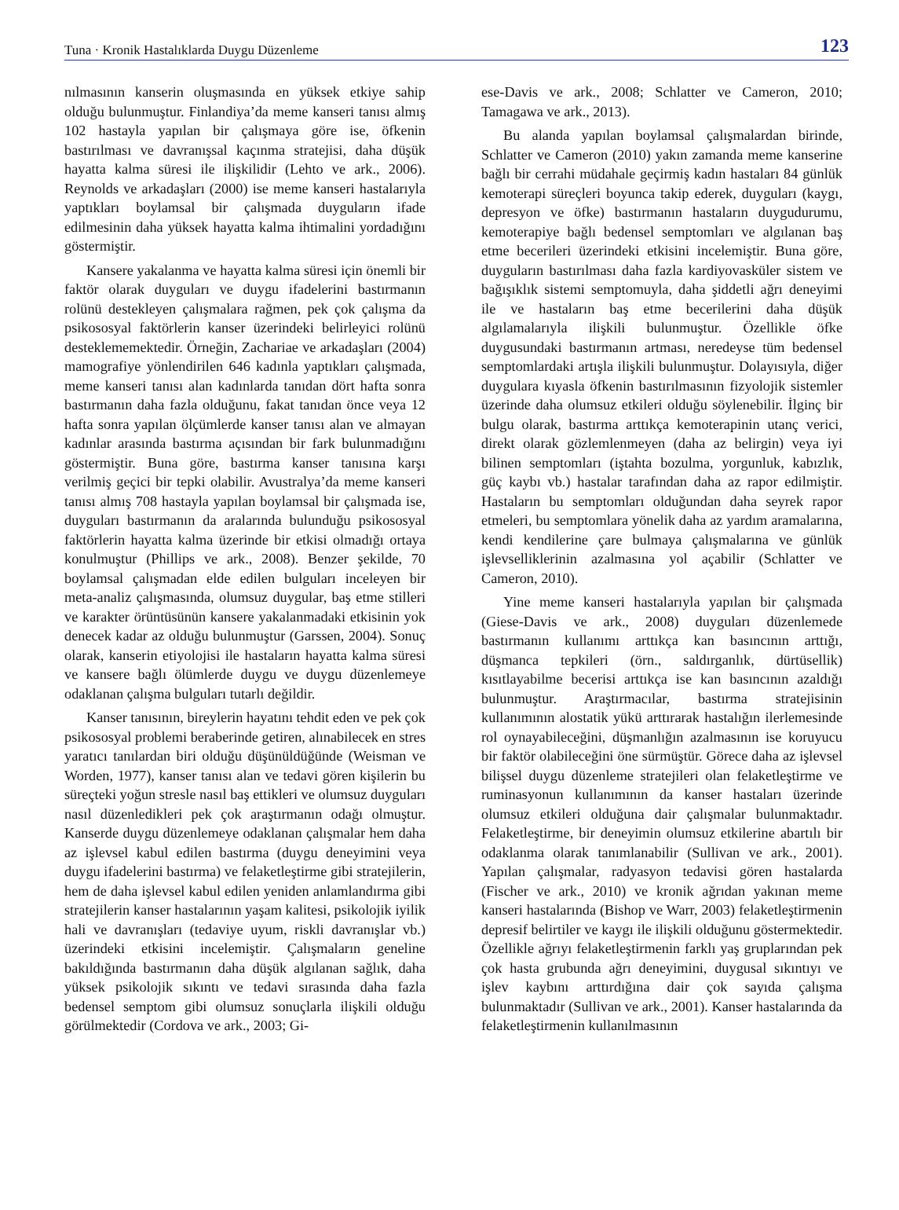Tuna · Kronik Hastalıklarda Duygu Düzenleme 123
nılmasının kanserin oluşmasında en yüksek etkiye sahip olduğu bulunmuştur. Finlandiya’da meme kanseri tanısı almış 102 hastayla yapılan bir çalışmaya göre ise, öfkenin bastırılması ve davranışsal kaçınma stratejisi, daha düşük hayatta kalma süresi ile ilişkilidir (Lehto ve ark., 2006). Reynolds ve arkadaşları (2000) ise meme kanseri hastalarıyla yaptıkları boylamsal bir çalışmada duyguların ifade edilmesinin daha yüksek hayatta kalma ihtimalini yordadığını göstermiştir.
Kansere yakalanma ve hayatta kalma süresi için önemli bir faktör olarak duyguları ve duygu ifadelerini bastırmanın rolünü destekleyen çalışmalara rağmen, pek çok çalışma da psikososyal faktörlerin kanser üzerindeki belirleyici rolünü desteklememektedir. Örneğin, Zachariae ve arkadaşları (2004) mamografiye yönlendirilen 646 kadınla yaptıkları çalışmada, meme kanseri tanısı alan kadınlarda tanıdan dört hafta sonra bastırmanın daha fazla olduğunu, fakat tanıdan önce veya 12 hafta sonra yapılan ölçümlerde kanser tanısı alan ve almayan kadınlar arasında bastırma açısından bir fark bulunmadığını göstermiştir. Buna göre, bastırma kanser tanısına karşı verilmiş geçici bir tepki olabilir. Avustralya’da meme kanseri tanısı almış 708 hastayla yapılan boylamsal bir çalışmada ise, duyguları bastırmanın da aralarında bulunduğu psikososyal faktörlerin hayatta kalma üzerinde bir etkisi olmadığı ortaya konulmuştur (Phillips ve ark., 2008). Benzer şekilde, 70 boylamsal çalışmadan elde edilen bulguları inceleyen bir meta-analiz çalışmasında, olumsuz duygular, baş etme stilleri ve karakter örüntüsünün kansere yakalanmadaki etkisinin yok denecek kadar az olduğu bulunmuştur (Garssen, 2004). Sonuç olarak, kanserin etiyolojisi ile hastaların hayatta kalma süresi ve kansere bağlı ölümlerde duygu ve duygu düzenlemeye odaklanan çalışma bulguları tutarlı değildir.
Kanser tanısının, bireylerin hayatını tehdit eden ve pek çok psikososyal problemi beraberinde getiren, alınabilecek en stres yaratıcı tanılardan biri olduğu düşünüldüğünde (Weisman ve Worden, 1977), kanser tanısı alan ve tedavi gören kişilerin bu süreçteki yoğun stresle nasıl baş ettikleri ve olumsuz duyguları nasıl düzenledikleri pek çok araştırmanın odağı olmuştur. Kanserde duygu düzenlemeye odaklanan çalışmalar hem daha az işlevsel kabul edilen bastırma (duygu deneyimini veya duygu ifadelerini bastırma) ve felaketleştirme gibi stratejilerin, hem de daha işlevsel kabul edilen yeniden anlamlandırma gibi stratejilerin kanser hastalarının yaşam kalitesi, psikolojik iyilik hali ve davranışları (tedaviye uyum, riskli davranışlar vb.) üzerindeki etkisini incelemiştir. Çalışmaların geneline bakıldığında bastırmanın daha düşük algılanan sağlık, daha yüksek psikolojik sıkıntı ve tedavi sırasında daha fazla bedensel semptom gibi olumsuz sonuçlarla ilişkili olduğu görülmektedir (Cordova ve ark., 2003; Gi-
ese-Davis ve ark., 2008; Schlatter ve Cameron, 2010; Tamagawa ve ark., 2013).
Bu alanda yapılan boylamsal çalışmalardan birinde, Schlatter ve Cameron (2010) yakın zamanda meme kanserine bağlı bir cerrahi müdahale geçirmiş kadın hastaları 84 günlük kemoterapi süreçleri boyunca takip ederek, duyguları (kaygı, depresyon ve öfke) bastırmanın hastaların duygudurumu, kemoterapiye bağlı bedensel semptomları ve algılanan baş etme becerileri üzerindeki etkisini incelemiştir. Buna göre, duyguların bastırılması daha fazla kardiyovasküler sistem ve bağışıklık sistemi semptomuyla, daha şiddetli ağrı deneyimi ile ve hastaların baş etme becerilerini daha düşük algılamalarıyla ilişkili bulunmuştur. Özellikle öfke duygusundaki bastırmanın artması, neredeyse tüm bedensel semptomlardaki artışla ilişkili bulunmuştur. Dolayısıyla, diğer duygulara kıyasla öfkenin bastırılmasının fizyolojik sistemler üzerinde daha olumsuz etkileri olduğu söylenebilir. İlginç bir bulgu olarak, bastırma arttıkça kemoterapinin utanç verici, direkt olarak gözlemlenmeyen (daha az belirgin) veya iyi bilinen semptomları (iştahta bozulma, yorgunluk, kabızlık, güç kaybı vb.) hastalar tarafından daha az rapor edilmiştir. Hastaların bu semptomları olduğundan daha seyrek rapor etmeleri, bu semptomlara yönelik daha az yardım aramalarına, kendi kendilerine çare bulmaya çalışmalarına ve günlük işlevselliklerinin azalmasına yol açabilir (Schlatter ve Cameron, 2010).
Yine meme kanseri hastalarıyla yapılan bir çalışmada (Giese-Davis ve ark., 2008) duyguları düzenlemede bastırmanın kullanımı arttıkça kan basıncının arttığı, düşmanca tepkileri (örn., saldırganlık, dürtüsellik) kısıtlayabilme becerisi arttıkça ise kan basıncının azaldığı bulunmuştur. Araştırmacılar, bastırma stratejisinin kullanımının alostatik yükü arttırarak hastalığın ilerlemesinde rol oynayabileceğini, düşmanlığın azalmasının ise koruyucu bir faktör olabileceğini öne sürmüştür. Görece daha az işlevsel bilişsel duygu düzenleme stratejileri olan felaketleştirme ve ruminasyonun kullanımının da kanser hastaları üzerinde olumsuz etkileri olduğuna dair çalışmalar bulunmaktadır. Felaketleştirme, bir deneyimin olumsuz etkilerine abartılı bir odaklanma olarak tanımlanabilir (Sullivan ve ark., 2001). Yapılan çalışmalar, radyasyon tedavisi gören hastalarda (Fischer ve ark., 2010) ve kronik ağrıdan yakınan meme kanseri hastalarında (Bishop ve Warr, 2003) felaketleştirmenin depresif belirtiler ve kaygı ile ilişkili olduğunu göstermektedir. Özellikle ağrıyı felaketleştirmenin farklı yaş gruplarından pek çok hasta grubunda ağrı deneyimini, duygusal sıkıntıyı ve işlev kaybını arttırdığına dair çok sayıda çalışma bulunmaktadır (Sullivan ve ark., 2001). Kanser hastalarında da felaketleştirmenin kullanılmasının